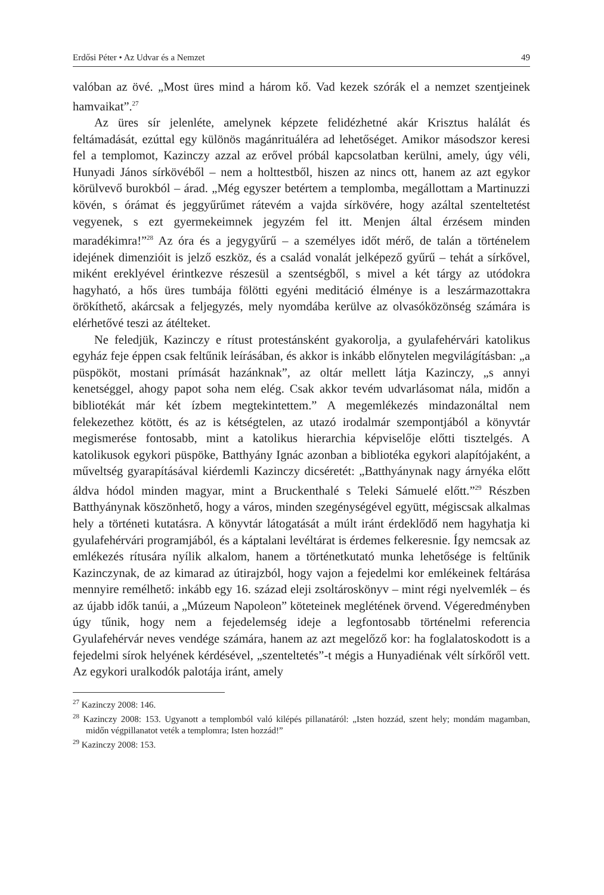Erdősi Péter • Az Udvar és a Nemzet 49
valóban az övé. „Most üres mind a három kő. Vad kezek szórák el a nemzet szentjeinek hamvaikat”.<sup>27</sup>
Az üres sír jelenléte, amelynek képzete felidézhetné akár Krisztus halálát és feltámadását, ezúttal egy különös magánrituáléra ad lehetőséget. Amikor másodszor keresi fel a templomot, Kazinczy azzal az erővel próbál kapcsolatban kerülni, amely, úgy véli, Hunyadi János sírkövéből – nem a holttestből, hiszen az nincs ott, hanem az azt egykor körülvevő burokból – árad. „Még egyszer betértem a templomba, megállottam a Martinuzzi kövén, s órámat és jeggyűrűmet rátevém a vajda sírkövére, hogy azáltal szenteltetést vegyenek, s ezt gyermekeimnek jegyzém fel itt. Menjen által érzésem minden maradékimra!”<sup>28</sup> Az óra és a jegygyűrű – a személyes időt mérő, de talán a történelem idejének dimenzióit is jelző eszköz, és a család vonalát jelképező gyűrű – tehát a sírkővel, miként ereklyével érintkezve részesül a szentségből, s mivel a két tárgy az utódokra hagyható, a hős üres tumbája fölötti egyéni meditáció élménye is a leszármazottakra örökíthető, akárcsak a feljegyzés, mely nyomdába kerülve az olvasóközönség számára is elérhetővé teszi az átélteket.
Ne feledjük, Kazinczy e rítust protestánsként gyakorolja, a gyulafehérvári katolikus egyház feje éppen csak feltűnik leírásában, és akkor is inkább előnytelen megvilágításban: „a püspököt, mostani prímását hazánknak”, az oltár mellett látja Kazinczy, „s annyi kenetséggel, ahogy papot soha nem elég. Csak akkor tevém udvarlásomat nála, midőn a bibliotékát már két ízbem megtekintettem.” A megemlékezés mindazonáltal nem felekezethez kötött, és az is kétségtelen, az utazó irodalmár szempontjából a könyvtár megismerése fontosabb, mint a katolikus hierarchia képviselője előtti tisztelgés. A katolikusok egykori püspöke, Batthyány Ignác azonban a bibliotéka egykori alapítójaként, a műveltség gyarapításával kiérdemli Kazinczy dicséretét: „Batthyánynak nagy árnyéka előtt áldva hódol minden magyar, mint a Bruckenthalé s Teleki Sámuelé előtt.”<sup>29</sup> Részben Batthyánynak köszönhető, hogy a város, minden szegénységével együtt, mégiscsak alkalmas hely a történeti kutatásra. A könyvtár látogatását a múlt iránt érdeklődő nem hagyhatja ki gyulafehérvári programjából, és a káptalani levéltárat is érdemes felkeresnie. Így nemcsak az emlékezés rítusára nyílik alkalom, hanem a történetkutató munka lehetősége is feltűnik Kazinczynak, de az kimarad az útirajzból, hogy vajon a fejedelmi kor emlékeinek feltárása mennyire remélhető: inkább egy 16. század eleji zsoltároskönyv – mint régi nyelvemlék – és az újabb idők tanúi, a „Múzeum Napoleon” köteteinek meglétének örvend. Végeredményben úgy tűnik, hogy nem a fejedelemség ideje a legfontosabb történelmi referencia Gyulafehérvár neves vendége számára, hanem az azt megelőző kor: ha foglalatoskodott is a fejedelmi sírok helyének kérdésével, „szenteltetés”-t mégis a Hunyadiénak vélt sírkőről vett. Az egykori uralkodók palotája iránt, amely
<sup>27</sup> Kazinczy 2008: 146.
<sup>28</sup> Kazinczy 2008: 153. Ugyanott a templomból való kilépés pillanatáról: „Isten hozzád, szent hely; mondám magamban, midőn végpillanatot veték a templomra; Isten hozzád!”
<sup>29</sup> Kazinczy 2008: 153.